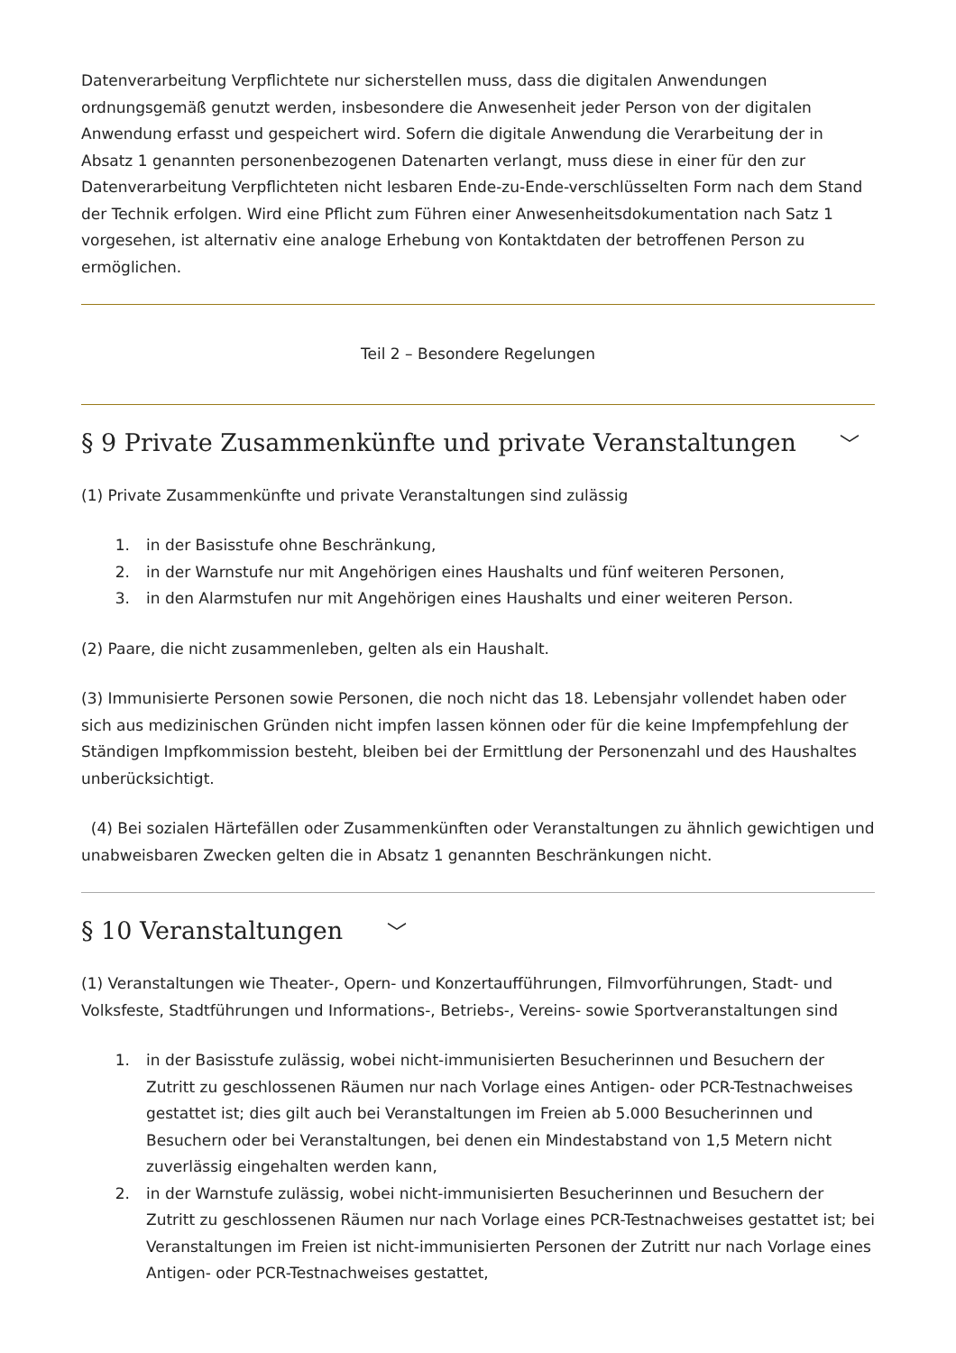Datenverarbeitung Verpflichtete nur sicherstellen muss, dass die digitalen Anwendungen ordnungsgemäß genutzt werden, insbesondere die Anwesenheit jeder Person von der digitalen Anwendung erfasst und gespeichert wird. Sofern die digitale Anwendung die Verarbeitung der in Absatz 1 genannten personenbezogenen Datenarten verlangt, muss diese in einer für den zur Datenverarbeitung Verpflichteten nicht lesbaren Ende-zu-Ende-verschlüsselten Form nach dem Stand der Technik erfolgen. Wird eine Pflicht zum Führen einer Anwesenheitsdokumentation nach Satz 1 vorgesehen, ist alternativ eine analoge Erhebung von Kontaktdaten der betroffenen Person zu ermöglichen.
Teil 2 – Besondere Regelungen
§ 9 Private Zusammenkünfte und private Veranstaltungen ﹀
(1) Private Zusammenkünfte und private Veranstaltungen sind zulässig
1. in der Basisstufe ohne Beschränkung,
2. in der Warnstufe nur mit Angehörigen eines Haushalts und fünf weiteren Personen,
3. in den Alarmstufen nur mit Angehörigen eines Haushalts und einer weiteren Person.
(2) Paare, die nicht zusammenleben, gelten als ein Haushalt.
(3) Immunisierte Personen sowie Personen, die noch nicht das 18. Lebensjahr vollendet haben oder sich aus medizinischen Gründen nicht impfen lassen können oder für die keine Impfempfehlung der Ständigen Impfkommission besteht, bleiben bei der Ermittlung der Personenzahl und des Haushaltes unberücksichtigt.
(4) Bei sozialen Härtefällen oder Zusammenkünften oder Veranstaltungen zu ähnlich gewichtigen und unabweisbaren Zwecken gelten die in Absatz 1 genannten Beschränkungen nicht.
§ 10 Veranstaltungen ﹀
(1) Veranstaltungen wie Theater-, Opern- und Konzertaufführungen, Filmvorführungen, Stadt- und Volksfeste, Stadtführungen und Informations-, Betriebs-, Vereins- sowie Sportveranstaltungen sind
1. in der Basisstufe zulässig, wobei nicht-immunisierten Besucherinnen und Besuchern der Zutritt zu geschlossenen Räumen nur nach Vorlage eines Antigen- oder PCR-Testnachweises gestattet ist; dies gilt auch bei Veranstaltungen im Freien ab 5.000 Besucherinnen und Besuchern oder bei Veranstaltungen, bei denen ein Mindestabstand von 1,5 Metern nicht zuverlässig eingehalten werden kann,
2. in der Warnstufe zulässig, wobei nicht-immunisierten Besucherinnen und Besuchern der Zutritt zu geschlossenen Räumen nur nach Vorlage eines PCR-Testnachweises gestattet ist; bei Veranstaltungen im Freien ist nicht-immunisierten Personen der Zutritt nur nach Vorlage eines Antigen- oder PCR-Testnachweises gestattet,